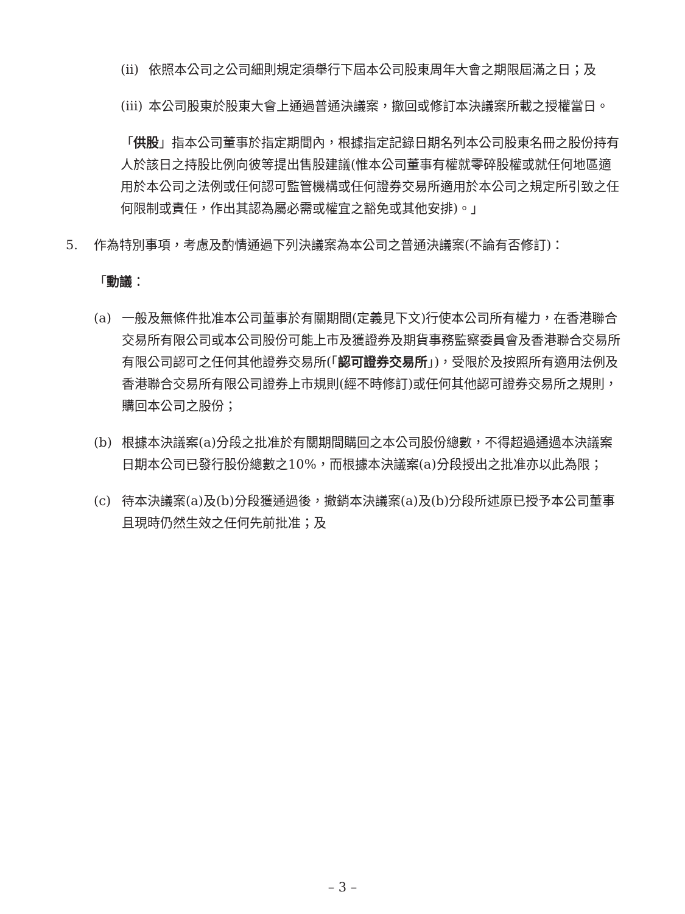(ii) 依照本公司之公司細則規定須舉行下屆本公司股東周年大會之期限屆滿之日；及
(iii) 本公司股東於股東大會上通過普通決議案，撤回或修訂本決議案所載之授權當日。
「供股」指本公司董事於指定期間內，根據指定記錄日期名列本公司股東名冊之股份持有人於該日之持股比例向彼等提出售股建議(惟本公司董事有權就零碎股權或就任何地區適用於本公司之法例或任何認可監管機構或任何證券交易所適用於本公司之規定所引致之任何限制或責任，作出其認為屬必需或權宜之豁免或其他安排)。」
5. 作為特別事項，考慮及酌情通過下列決議案為本公司之普通決議案(不論有否修訂)：
「動議：
(a) 一般及無條件批准本公司董事於有關期間(定義見下文)行使本公司所有權力，在香港聯合交易所有限公司或本公司股份可能上市及獲證券及期貨事務監察委員會及香港聯合交易所有限公司認可之任何其他證券交易所(「認可證券交易所」)，受限於及按照所有適用法例及香港聯合交易所有限公司證券上市規則(經不時修訂)或任何其他認可證券交易所之規則，購回本公司之股份；
(b) 根據本決議案(a)分段之批准於有關期間購回之本公司股份總數，不得超過通過本決議案日期本公司已發行股份總數之10%，而根據本決議案(a)分段授出之批准亦以此為限；
(c) 待本決議案(a)及(b)分段獲通過後，撤銷本決議案(a)及(b)分段所述原已授予本公司董事且現時仍然生效之任何先前批准；及
– 3 –